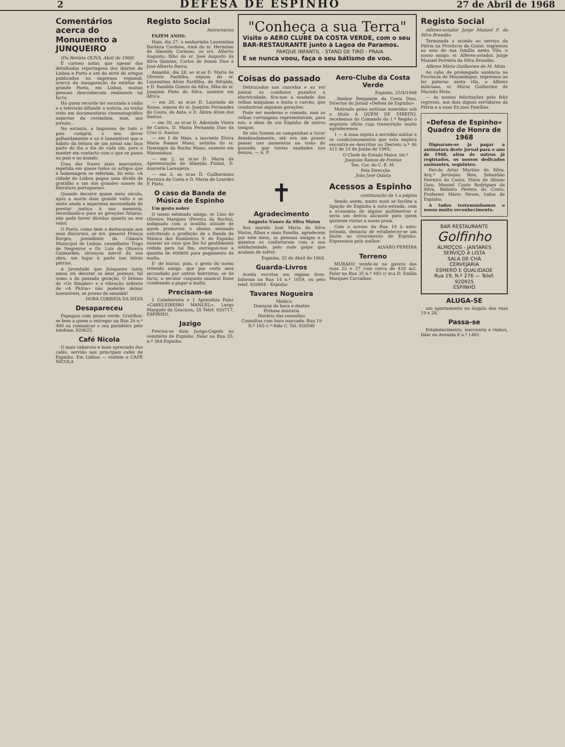2 DEFESA DE ESPINHO 27 de Abril de 1968
Comentários acerca do Monumento a JUNQUEIRO
(Da Revista OLIVA, Abril de 1968)
É curioso notar, que apesar das detalhadas reportagens dos diários de Lisboa e Porto e até da série de artigos publicados na imprensa regional, acerca da inauguração da estátua do grande Poeta, em Lisboa, muitas pessoas desconhecem realmente tal facto.
Há quem recorde ter escutado a rádio e a televisão difundir a notícia, ou tenha visto em documentário cinematográfico aspectos da cerimónia, mas, nos jornais...
No entanto, a Imprensa de todo o país cumpriu o seu dever galhardamente e só é lamentável que o hábito da leitura de um jornal não faça parte do dia a dia de cada um, para o manter em contacto com o que se passa no país e no mundo.
Uma das frases mais marcantes, repetida em quase todos os artigos que à homenagem se referiam, foi esta: «A cidade de Lisboa pagou uma dívida de gratidão a um dos grandes nomes da literatura portuguesa».
Quando decorre quase meio século, após a morte dum grande vulto e se sente ainda a imperiosa necessidade de prestar justiça à sua memória, recordando-o para as gerações futuras, não pode haver dúvidas quanto ao seu valor.
O Poeta, como bem o destacaram nos seus discursos, os srs. general França Borges, presidente da Câmara Municipal de Lisboa; conselheiro Trigo de Negreiros e Dr. Luís de Oliveira Guimarães, alcançou mercê da sua obra, um lugar à parte nas letras pátrias.
A juventude que Junqueiro tanto amou irá decorar os seus poemas, tal como a da passada geração. O lirismo de «Os Simples» e a vibração ardente de «A Pátria» não poderão deixar insensíveis, os jovens de amanhã!
DORA CORREIA DA SILVA
Desapareceu
Papagaio com penas verde. Gratifica-se bem a quem o entregar na Rua 26 n.º 400 ou comunicar o seu paradeiro pelo telefone, 920625.
Café Nicola
O mais saboroso e mais apreciado dos cafés, servido nos principais cafés de Espinho. Em Lisboa — visitem o CAFÉ NICOLA
Registo Social
Aniversários
FAZEM ANOS:
Hoje, dia 27, a senhorinha Laurentina Barbosa Cardoso, irmã do sr. Hermínio de Almeida Cardoso; os srs. Alberto Augusto, filho do sr. José Augusto da Silva Quintas, Carlos de Sousa Dias e José Alberto Barra;
Amanhã, dia 28, as sr.as D. Maria de Oliveira Fardilha, esposa do sr. Laurentino Alves Fardilha, de Silvalde, e D. Inezilda Gomes da Silva, filha do sr. Joaquim Pinto da Silva, ausente em África.
— em 29, as sr.as D. Laurinda de Sousa, esposa do sr. Joaquim Fernandes do Couto, de Anta, e D. Alzira Alves dos Santos.
— em 30, as sr.as D. Adozinda Vieira de Castro, D. Maria Fernanda Dias da Cruz G. Santos.
— em 1 de Maio, a inocente Elvira Maria Ramos Mano, netinha do sr. Domingos da Rocha Mano, ausente em Matosinhos.
— em 2, as sr.as D. Maria da Apresentação de Almeida Pinhal, D. Ausceria Laranjeira.
— em 3, as sr.as D. Guilhermina Ferreira da Costa e D. Maria de Lourdes F. Pinto.
O caso da Banda de Música de Espinho
Um gesto nobre
O nosso estimado amigo, sr. Lino de Oliveira Marques (Pereira da Rocha), indignado com a insólita atitude de quem promoveu o abaixo assinado solicitando a proibição de a Banda de Música dos Bombeiros V. de Espinho ensaiar na casa que lhe foi gentilmente cedida para tal fim, entregou-nos a quantia de 400$00 para pagamento da multa.
E' de louvar, pois, o gesto do nosso referido amigo, que por certo será secundado por outros bairristas, se de facto, o secular conjunto musical fosse condenado a pagar a multa.
Precisam-se
1 Cabeleireira e 1 Aprendiza Falar «CABELEIREIRO MANUEL». Largo Marquês da Graciosa, 35 Telef. 920717, ESPINHO.
Jazigo
Precisa-se dum Jazigo-Capela no cemitério de Espinho. Falar na Rua 35, n.º 364-Espinho.
"Conheça a sua Terra"
Visite o AERO CLUBE DA COSTA VERDE, com o seu BAR-RESTAURANTE junto à Lagoa de Paramos.
PARQUE INFANTIL - STAND DE TIRO - PRAIA
E se nunca voou, faça o seu bátismo de voo.
Coisas do passado
Debruçados nas cancelas e ao ver passar os comboios puxados a electricidade, fica-nos a saudade das velhas máquinas a lenha e carvão, que conduziram algumas gerações.
Pode ser moderno e cómodo, mas as velhas carruagens representavam, para nós, a ideia de um Espinho de outros tempos.
Se não fossem as campainhas a tocar desalmadamente, até era um prazer passar uns momentos na visão do passado, que tantas saudades nos deixou. — A. P.
Aero-Clube da Costa Verde
Espinho, 25/4/1968
..Senhor Benjamim da Costa Dias, Director do Jornal «Defesa de Espinho»
Motivado pelas notícias inseridas sob o título A QUEM DE DIREITO, recebemos do Comando da 1.ª Região o seguinte ofício cuja transcrição muito agradecemos.
1 — A zona sujeita à servidão militar e os condicionamentos que esta implica encontra-se descritos no Decreto n.º 46 411 de 24 de Junho de 1965;
O Chefe do Estado Maior, int.º
Joaquim Ramos de Freitas
Ten. Cor. do C. E. M.
Pela Direcção
João José Quinta
✝
Agradecimento
Augusto Nunes da Silva Matos
Seu marido José Maria da Silva Matos, filhos e mais Família, agradecem por este meio, às pessoas amigas e a quantos os confortaram com a sua solidariedade, pelo rude golpe que acabam de sofrer.
Espinho, 25 de Abril de 1968.
Guarda-Livros
Aceita escritas em regime livre. Informa na Rua 14 n.º 1059, ou pelo telef. 920694 - Espinho
Tavares Nogueira
Médico
Doenças da boca e dentes
Prótese dentária
Horário das consultas
Consultas com hora marcada. Rua 19 N.º 165-1.º-Sala C. Tel. 920590
Acessos a Espinho
continuação da 1.a página
Sendo assim, muito mais se facilita a ligação de Espinho à auto-estrada, com a economia de alguns quilómetros e seria um desvio aliciante para quem quizesse visitar a nossa praia.
Com o acesso da Rua 19 à auto-estrada, deixaria de estabelecer-se um limite ao crescimento de Espinho. Esperemos pelo melhor.
ALVARO PEREIRA
Terreno
MURADO vende-se no gaveto das ruas 22 e 37 com cerca de 420 m2. Falar na Rua 35 n.º 493 c/ sr.a D. Emília Marques Carvalhas.
Registo Social
Alferes-aviador Jorge Manuel F. da Silva Brandão
Terminada a missão ao serviço da Pátria na Província da Guiné, regressou ao seio de sua família nesta Vila, o nosso amigo, sr. Alferes-aviador, Jorge Manuel Ferreira da Silva Brandão.
Alferes Mário Guilherme de M. Mota
Ao cabo de prolongada ausência na Província de Moçambique, regressou ao lar paterno nesta vila, o Alferes miliciano, sr. Mário Guilherme de Macedo Mota.
— As nossas felicitações pelo feliz regresso, aos dois dignos servidores da Pátria e a suas Ex.mas Famílias.
«Defesa de Espinho» Quadro de Honra de 1968
Dignaram-se já pagar a assinatura deste jornal para o ano de 1968, além de outros já registados, os nossos dedicados assinantes, seguintes:
Rev.do Artur Martins da Silva, Arq.º Jerónimo Reis, Sebastião Ferreira do Couto, Viúva de Afonso Gaio, Manuel Couto Rodrigues da Silva, Belmiro Pereira do Couto, Professor Mário Neves, todos de Espinho.
A todos testemunhamos o nosso muito reconhecimento.
BAR RESTAURANTE
Golfinho
ALMOÇOS - JANTARES
SERVIÇO À LISTA
SALA DE CHÁ
CERVEJARIA
ESMERO E QUALIDADE
Rua 19, N.º 276 — Telef. 920925
ESPINHO
ALUGA-SE
um apartamento no ângulo das ruas 19 e 28.
Passa-se
Estabelecimento, mercearia e vinhos, falar na Avenida 8 n.º 1481.